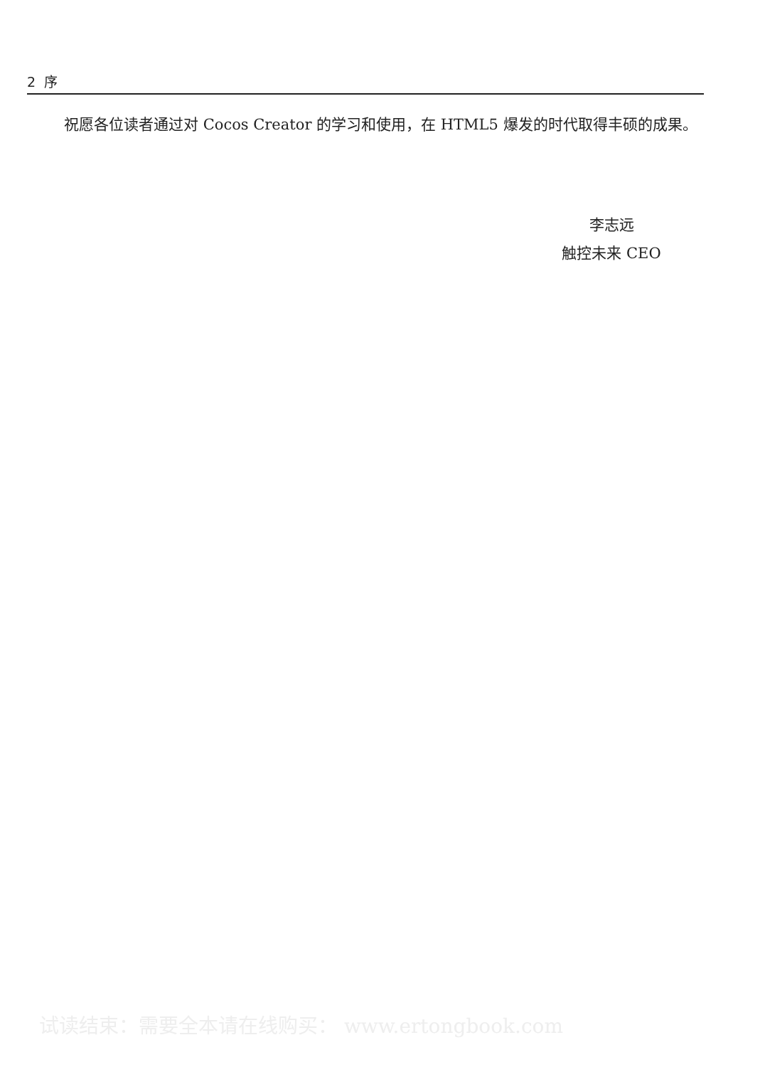2 序
祝愿各位读者通过对 Cocos Creator 的学习和使用，在 HTML5 爆发的时代取得丰硕的成果。
李志远
触控未来 CEO
试读结束：需要全本请在线购买： www.ertongbook.com